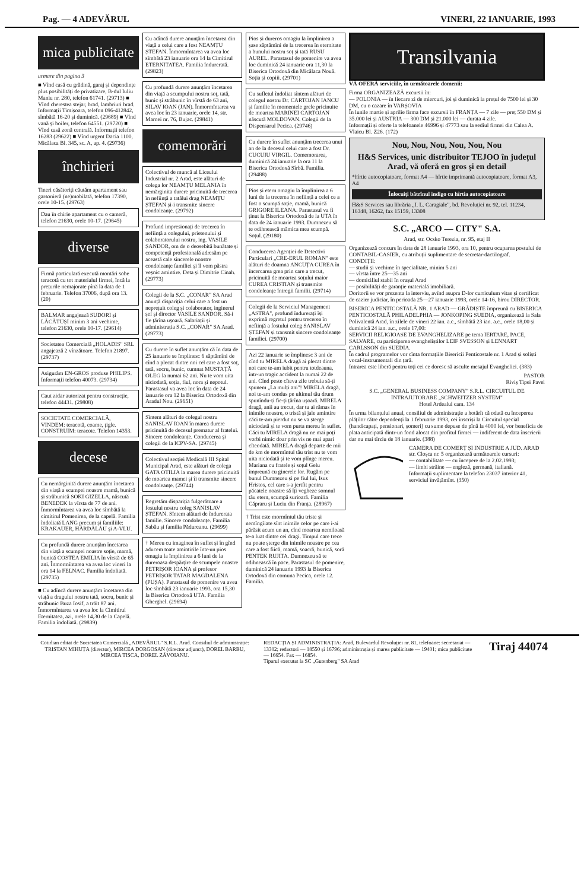Pag. — 4 ADEVĂRUL VINERI, 22 IANUARIE, 1993
mica publicitate
urmare din pagina 3
■ Vînd casă cu grădină, garaj și dependințe plus posibilități de privatizare, B-dul Iuliu Maniu nr. 280, telefon 61741. (29713) ■ Vînd cherestea stejar, brad, lambriuri brad. Informații Timișoara, telefon 096-412842, sîmbătă 16-20 și duminică. (29689) ■ Vînd vană și boiler, telefon 64551. (29720) ■ Vînd casă zonă centrală. Informații telefon 16283 (29622) ■ Vînd urgent Dacia 1100, Micălaca Bl. 345, sc. A, ap. 4. (29736)
închirieri
Tineri căsătoriți căutăm apartament sau garsonieră (ne)mobilată, telefon 17390, orele 10-15. (29763)
Dau în chirie apartament cu o cameră, telefon 21630, orele 10-17. (29645)
diverse
Firmă particulară execută montări sobe teracotă cu tot materialul firmei, încă la prețurile nemajorate pînă la data de 1 februarie. Telefon 37006, după ora 13. (20)
BALMAR angajează SUDORI și LĂCĂTUȘI minim 3 ani vechime, telefon 21630, orele 10-17. (29614)
Societatea Comercială „HOLADIS" SRL angajează 2 vînzătoare. Telefon 21897. (29737)
Asigurăm EN-GROS produse PHILIPS. Informații telefon 40073. (29734)
Caut zidar autorizat pentru construcție, telefon 44431. (29808)
SOCIETATE COMERCIALĂ, VINDEM: teracotă, coame, țigle. CONSTRUIM: teracote. Telefon 14353.
decese
Cu nemărginită durere anunțăm încetarea din viață a scumpei noastre mamă, bunică și străbunică SOKI GIZELLA, născută BENEDEK la vîrsta de 77 de ani. Înmormîntarea va avea loc sîmbătă la cimitirul Pomenirea, de la capelă. Familia îndoliată LANG precum și familiile: KRAKAUER, HĂRDĂLĂU și A-VLU.
Cu profundă durere anunțăm încetarea din viață a scumpei noastre soție, mamă, bunică COSTEA EMILIA în vîrstă de 65 ani. Înmormîntarea va avea loc vineri la ora 14 la FELNAC. Familia îndoliată. (29735)
■ Cu adîncă durere anunțăm încetarea din viață a dragului nostru tată, socru, bunic și străbunic Buza Iosif, a trăit 87 ani. Înmormîntarea va avea loc la Cimitirul Eternitatea, azi, orele 14,30 de la Capelă. Familia îndoliată. (29839)
Cu adîncă durere anunțăm încetarea din viață a celui care a fost NEAMȚU ȘTEFAN. Înmormîntarea va avea loc sîmbătă 23 ianuarie ora 14 la Cimitirul ETERNITATEA. Familia îndurerată. (29823)
Cu profundă durere anunțăm încetarea din viață a scumpului nostru soț, tată, bunic și străbunic în vîrstă de 63 ani, SILAV IOAN (JAN). Înmormîntarea va avea loc în 23 ianuarie, orele 14, str. Marnei nr. 76, Bujac. (29841)
comemorări
Colectivul de muncă al Liceului Industrial nr. 2 Arad, este alături de colega lor NEAMȚU MELANIA în nemărginita durere pricinuită de trecerea în neființă a tatălui drag NEAMȚU ȘTEFAN și-i transmite sincere condoleanțe. (29792)
Profund impresionați de trecerea în neființă a colegului, prietenului și colaboratorului nostru, ing. VASILE ȘANDOR, om de o deosebită bunătate și competență profesională adresăm pe această cale sincerele noastre condoleanțe familiei și îl vom păstra veșnic amintire. Deta și Dimitrie Cinah. (29773)
Colegii de la S.C. „CONAR" SA Arad anunță dispariția celui care a fost un neprețuit coleg și colaborator, inginerul șef și director VASILE SANDOR. Să-i fie țărîna ușoară. Salariații și administrația S.C. „CONAR" SA Arad. (29773)
Cu durere în suflet anunțăm că în data de 25 ianuarie se împlinesc 6 săptămîni de cînd a plecat dintre noi cel care a fost soț, tată, socru, bunic, cumnat MUSTAȚĂ OLEG la numai 62 ani. Nu te vom uita niciodată, soția, fiul, nora și nepotul. Parastasul va avea loc în data de 24 ianuarie ora 12 la Biserica Ortodoxă din Aradul Nou. (29651)
Sîntem alături de colegul nostru SANISLAV IOAN în marea durere pricinuită de decesul prematur al fratelui. Sincere condoleanțe. Conducerea și colegii de la ICPV-SA. (29745)
Colectivul secției Medicală III Spital Municipal Arad, este alături de colega GATA OTILIA la marea durere pricinuită de moartea mamei și îi transmite sincere condoleanțe. (29744)
Regretăm dispariția fulgerătoare a fostului nostru coleg SANISLAV ȘTEFAN. Sîntem alături de îndurerata familie. Sincere condoleanțe. Familia Sabău și familia Pădureanu. (29699)
† Mereu cu imaginea în suflet și în gînd aducem toate amintirile într-un pios omagiu la împlinirea a 6 luni de la dureroasa despărțire de scumpele noastre PETRIȘOR IOANA și profesor PETRIȘOR TATAR MAGDALENA (PUȘA). Parastasul de pomenire va avea loc sîmbătă 23 ianuarie 1993, ora 15,30 la Biserica Ortodoxă UTA. Familia Gherghel. (29694)
Pios și dureros omagiu la împlinirea a șase săptămîni de la trecerea în eternitate a bunului nostru soț și tată RUSU AUREL. Parastasul de pomenire va avea loc duminică 24 ianuarie ora 11,30 la Biserica Ortodoxă din Micălaca Nouă. Soția și copiii. (29701)
Cu sufletul îndoliat sîntem alături de colegul nostru Dr. CARTOJAN IANCU și familie în momentele grele pricinuite de moartea MARINEI CARTOJAN născută MOLDOVAN. Colegii de la Dispensarul Pecica. (29746)
Cu durere în suflet anunțăm trecerea unui an de la decesul celui care a fost Dr. CUCUIU VIRGIL. Comemorarea, duminică 24 ianuarie la ora 11 la Biserica Ortodoxă Sîrbă. Familia. (29488)
Pios și etern omagiu la împlinirea a 6 luni de la trecerea în neființă a celei ce a fost o scumpă soție, mamă, bunică GRIGORE ILEANA. Parastasul va fi ținut la Biserica Ortodoxă de la UTA în data de 24 ianuarie 1993. Dumnezeu să te odihnească mămica mea scumpă. Soțul. (29180)
Conducerea Agenției de Detectivi Particulari „CRE-ERUL ROMAN" este alături de doamna ANCUȚA CUREA în încercarea grea prin care a trecut, pricinuită de moartea soțului maior CUREA CRISTIAN și transmite condoleanțe întregii familii. (29714)
Colegii de la Serviciul Management „ASTRA", profund îndurerați își exprimă regretul pentru trecerea în neființă a fostului coleg SANISLAV ȘTEFAN și transmit sincere condoleanțe familiei. (29700)
Azi 22 ianuarie se împlinesc 3 ani de cînd tu MIRELA dragă ai plecat dintre noi care te-am iubit pentru totdeauna, într-un tragic accident la numai 22 de ani. Cînd peste cîteva zile trebuia să-ți spunem „La mulți ani"! MIRELA dragă, noi te-am condus pe ultimul tău drum spunîndu-ți fie-ți țărîna ușoară. MIRELA dragă, anii au trecut, dar tu ai rămas în inimile noastre, o tristă și jale amintire căci te-am pierdut nu se va șterge niciodată și te vom purta mereu în suflet. Căci tu MIRELA dragă nu ne mai poți vorbi nimic doar prin vis ne mai apari cîteodată. MIRELA dragă departe de mii de km de mormîntul tău trist nu te vom uita niciodată și te vom plînge mereu. Mariana cu fratele și soțul Gelu împreună cu ginerele lor. Rugăm pe bunul Dumnezeu și pe fiul lui, Isus Hristos, cel care s-a jertfit pentru păcatele noastre să îți vegheze somnul tău etern, scumpă surioară. Familia Căpraru și Luciu din Franța. (28967)
† Trist este mormîntul tău triste și nemîngîiate sînt inimile celor pe care i-ai părăsit acum un an, cînd moartea nemiloasă te-a luat dintre cei dragi. Timpul care trece nu poate șterge din inimile noastre pe cea care a fost fiică, mamă, soacră, bunică, soră PENTEK RUJITA. Dumnezeu să te odihnească în pace. Parastasul de pomenire, duminică 24 ianuarie 1993 la Biserica Ortodoxă din comuna Pecica, orele 12. Familia.
Transilvania
VĂ OFERĂ serviciile, în următoarele domenii:
Firma ORGANIZEAZĂ excursii în:
— POLONIA — în fiecare zi de miercuri, joi și duminică la prețul de 7500 lei și 30 DM, cu o cazare în VARȘOVIA
În lunile martie și aprilie firma face excursii în FRANȚA — 7 zile — preț 550 DM și 35.000 lei și AUSTRIA — 300 DM și 21.000 lei — durata 4 zile.
Informații și oferte la telefoanele 46996 și 47773 sau la sediul firmei din Calea A. Vlaicu Bl. Z26. (172)
Nou, Nou, Nou, Nou, Nou, Nou
H&S Services, unic distribuitor TEJOO în județul Arad, vă oferă en gros și en detail
*hîrtie autocopiatoare, format A4 — hîrtie imprimantă autocopiatoare, format A3, A4
Înlocuiți bătrînul indigo cu hîrtia autocopiatoare
H&S Services sau librăria „I. L. Caragiale", bd. Revoluției nr. 92, tel. 11234, 16348, 16262, fax 15159, 13308
S.C. „ARCO — CITY" S.A.
Arad, str. Ocsko Terezia, nr. 95, etaj II
Organizează concurs în data de 28 ianuarie 1993, ora 10, pentru ocuparea postului de CONTABIL-CASIER, cu atribuții suplimentare de secretar-dactilograf.
CONDIȚII:
— studii și vechime în specialitate, minim 5 ani
— vîrsta între 25—35 ani
— domiciliul stabil în orașul Arad
— posibilități de garanție materială imobiliară.
Doritorii se vor prezenta la interviu, avînd asupra D-lor curriculum vitae și certificat de cazier judiciar, în perioada 25—27 ianuarie 1993, orele 14-16, birou DIRECTOR.
BISERICA PENTICOSTALĂ NR. 1 ARAD — GRĂDIȘTE împreună cu BISERICA PENTICOSTALĂ PHILADELPHIA — JONKOPING SUEDIA, organizează la Sala Polivalentă Arad, în zilele de vineri 22 ian. a.c., sîmbătă 23 ian. a.c., orele 18,00 și duminică 24 ian. a.c., orele 17,00:
SERVICII RELIGIOASE DE EVANGHELIZARE pe tema IERTARE, PACE, SALVARE, cu participarea evangheliștilor LEIF SVESSON și LENNART CARLSSON din SUEDIA.
În cadrul programelor vor cînta formațiile Bisericii Penticostale nr. 1 Arad și soliști vocal-instrumentali din țară.
Intrarea este liberă pentru toți cei ce doresc să asculte mesajul Evangheliei. (383)
PASTOR
Riviș Tipei Pavel
S.C. „GENERAL BUSINESS COMPANY" S.R.L. CIRCUITUL DE INTRAJUTORARE „SCHWEITZER SYSTEM"
Hotel Ardealul cam. 134
În urma bilanțului anual, consiliul de administrație a hotărît că odată cu începerea plăților către dependenți la 1 februarie 1993, cei înscriși la Circuitul special (handicapați, pensionari, șomeri) cu sume depuse de pînă la 4000 lei, vor beneficia de plata anticipată dintr-un fond alocat din profitul firmei — indiferent de data înscrierii dar nu mai tîrziu de 18 ianuarie. (388)
CAMERA DE COMERȚ ȘI INDUSTRIE A JUD. ARAD
str. Cloșca nr. 5 organizează următoarele cursuri:
— contabilitate — cu începere de la 2.02.1993;
— limbi străine — engleză, germană, italiană.
Informații suplimentare la telefon 23037 interior 41, serviciul învățămînt. (350)
Cotidian editat de Societatea Comercială „ADEVĂRUL" S.R.L. Arad. Consiliul de administrație: TRISTAN MIHUȚA (director), MIRCEA DORGOSAN (director adjunct), DOREL BARBU, MIRCEA TISCA, DOREL ZĂVOIANU.
REDACȚIA ȘI ADMINISTRAȚIA: Arad, Bulevardul Revoluției nr. 81, telefoane: secretariat — 13302; redactori — 18550 și 16796; administrația și marea publicitate — 19401; mica publicitate — 16654. Fax — 16854.
Tiparul executat la SC „Gutenberg" SA Arad
Tiraj 44074